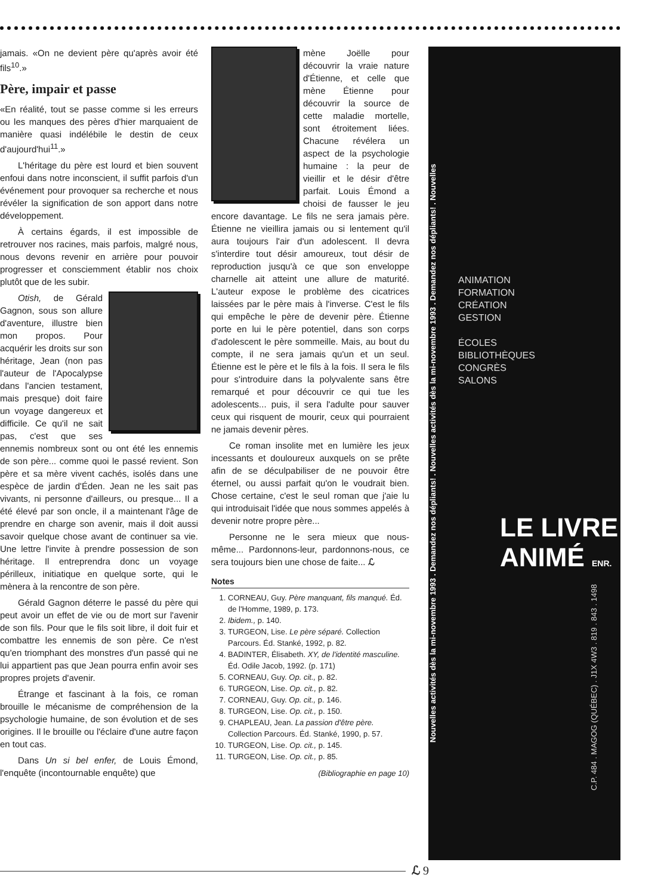jamais. «On ne devient père qu'après avoir été fils<sup>10</sup>.»
Père, impair et passe
«En réalité, tout se passe comme si les erreurs ou les manques des pères d'hier marquaient de manière quasi indélébile le destin de ceux d'aujourd'hui<sup>11</sup>.»
L'héritage du père est lourd et bien souvent enfoui dans notre inconscient, il suffit parfois d'un événement pour provoquer sa recherche et nous révéler la signification de son apport dans notre développement.
À certains égards, il est impossible de retrouver nos racines, mais parfois, malgré nous, nous devons revenir en arrière pour pouvoir progresser et consciemment établir nos choix plutôt que de les subir.
Otish, de Gérald Gagnon, sous son allure d'aventure, illustre bien mon propos. Pour acquérir les droits sur son héritage, Jean (non pas l'auteur de l'Apocalypse dans l'ancien testament, mais presque) doit faire un voyage dangereux et difficile. Ce qu'il ne sait pas, c'est que ses ennemis nombreux sont ou ont été les ennemis de son père... comme quoi le passé revient. Son père et sa mère vivent cachés, isolés dans une espèce de jardin d'Éden. Jean ne les sait pas vivants, ni personne d'ailleurs, ou presque... Il a été élevé par son oncle, il a maintenant l'âge de prendre en charge son avenir, mais il doit aussi savoir quelque chose avant de continuer sa vie. Une lettre l'invite à prendre possession de son héritage. Il entreprendra donc un voyage périlleux, initiatique en quelque sorte, qui le mènera à la rencontre de son père.
Gérald Gagnon déterre le passé du père qui peut avoir un effet de vie ou de mort sur l'avenir de son fils. Pour que le fils soit libre, il doit fuir et combattre les ennemis de son père. Ce n'est qu'en triomphant des monstres d'un passé qui ne lui appartient pas que Jean pourra enfin avoir ses propres projets d'avenir.
Étrange et fascinant à la fois, ce roman brouille le mécanisme de compréhension de la psychologie humaine, de son évolution et de ses origines. Il le brouille ou l'éclaire d'une autre façon en tout cas.
Dans Un si bel enfer, de Louis Émond, l'enquête (incontournable enquête) que
mène Joëlle pour découvrir la vraie nature d'Étienne, et celle que mène Étienne pour découvrir la source de cette maladie mortelle, sont étroitement liées. Chacune révélera un aspect de la psychologie humaine : la peur de vieillir et le désir d'être parfait. Louis Émond a choisi de fausser le jeu encore davantage. Le fils ne sera jamais père. Étienne ne vieillira jamais ou si lentement qu'il aura toujours l'air d'un adolescent. Il devra s'interdire tout désir amoureux, tout désir de reproduction jusqu'à ce que son enveloppe charnelle ait atteint une allure de maturité. L'auteur expose le problème des cicatrices laissées par le père mais à l'inverse. C'est le fils qui empêche le père de devenir père. Étienne porte en lui le père potentiel, dans son corps d'adolescent le père sommeille. Mais, au bout du compte, il ne sera jamais qu'un et un seul. Étienne est le père et le fils à la fois. Il sera le fils pour s'introduire dans la polyvalente sans être remarqué et pour découvrir ce qui tue les adolescents... puis, il sera l'adulte pour sauver ceux qui risquent de mourir, ceux qui pourraient ne jamais devenir pères.
Ce roman insolite met en lumière les jeux incessants et douloureux auxquels on se prête afin de se déculpabiliser de ne pouvoir être éternel, ou aussi parfait qu'on le voudrait bien. Chose certaine, c'est le seul roman que j'aie lu qui introduisait l'idée que nous sommes appelés à devenir notre propre père...
Personne ne le sera mieux que nous-même... Pardonnons-leur, pardonnons-nous, ce sera toujours bien une chose de faite... ℒ
Notes
1. CORNEAU, Guy. Père manquant, fils manqué. Éd. de l'Homme, 1989, p. 173.
2. Ibidem., p. 140.
3. TURGEON, Lise. Le père séparé. Collection Parcours. Éd. Stanké, 1992, p. 82.
4. BADINTER, Élisabeth. XY, de l'identité masculine. Éd. Odile Jacob, 1992. (p. 171)
5. CORNEAU, Guy. Op. cit., p. 82.
6. TURGEON, Lise. Op. cit., p. 82.
7. CORNEAU, Guy. Op. cit., p. 146.
8. TURGEON, Lise. Op. cit., p. 150.
9. CHAPLEAU, Jean. La passion d'être père. Collection Parcours. Éd. Stanké, 1990, p. 57.
10. TURGEON, Lise. Op. cit., p. 145.
11. TURGEON, Lise. Op. cit., p. 85.
(Bibliographie en page 10)
Nouvelles activités dès la mi-novembre 1993 . Demandez nos dépliants! . Nouvelles activités dès la mi-novembre 1993 . Demandez nos dépliants! . Nouvelles
ANIMATION
FORMATION
CRÉATION
GESTION
ÉCOLES
BIBLIOTHÈQUES
CONGRÈS
SALONS
LE LIVRE
ANIMÉ ENR.
C.P. 484 . MAGOG (QUÉBEC) . J1X 4W3 . 819 . 843 . 1498
ℒ 9